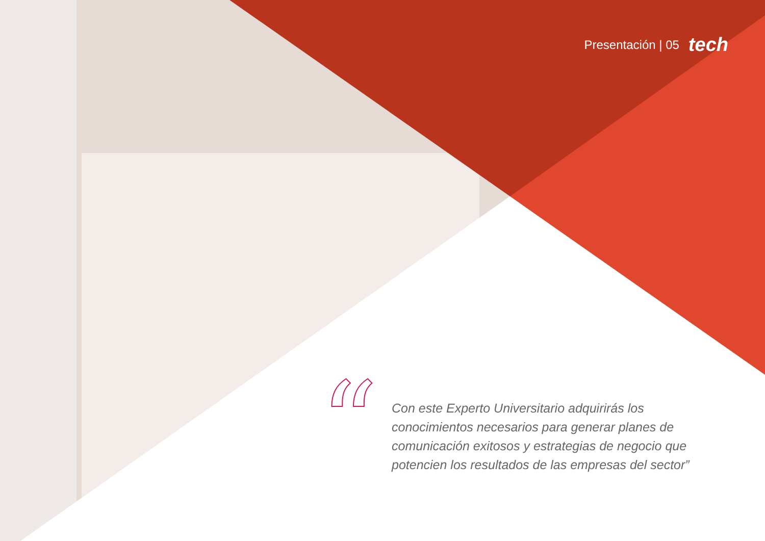Presentación | 05 tech
“
Con este Experto Universitario adquirirás los conocimientos necesarios para generar planes de comunicación exitosos y estrategias de negocio que potencien los resultados de las empresas del sector”